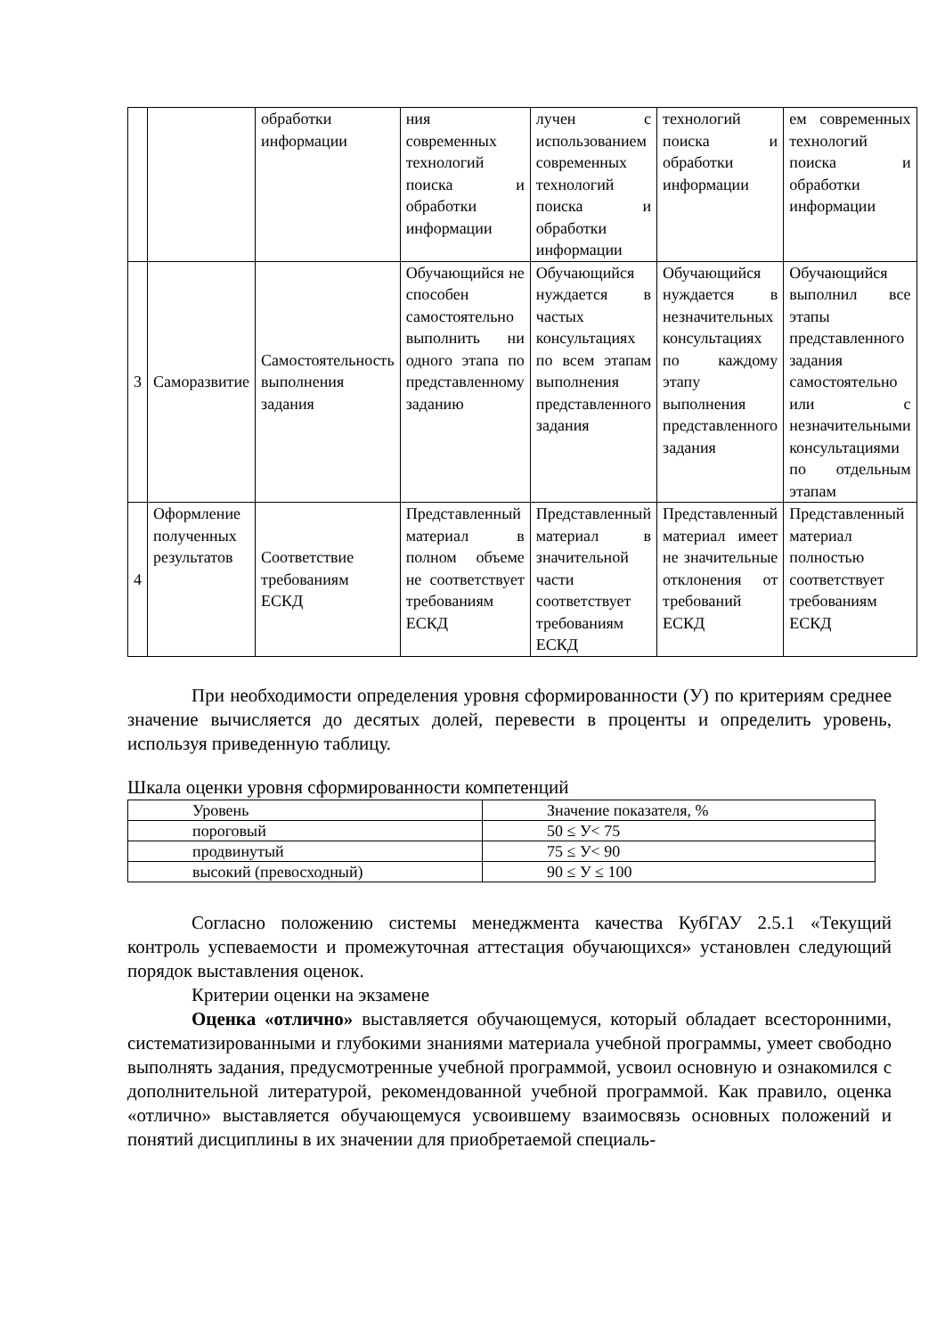| | | обработки информации | ния современных технологий поиска и обработки информации | лучен с использованием современных технологий поиска и обработки информации | технологий поиска и обработки информации | ем современных технологий поиска и обработки информации |
| 3 | Саморазвитие | Самостоятельность выполнения задания | Обучающийся не способен самостоятельно выполнить ни одного этапа по представленному заданию | Обучающийся нуждается в частых консультациях по всем этапам выполнения представленного задания | Обучающийся нуждается в незначительных консультациях по каждому этапу выполнения представленного задания | Обучающийся выполнил все этапы представленного задания самостоятельно или с незначительными консультациями по отдельным этапам |
| 4 | Оформление полученных результатов | Соответствие требованиям ЕСКД | Представленный материал в полном объеме не соответствует требованиям ЕСКД | Представленный материал в значительной части соответствует требованиям ЕСКД | Представленный материал имеет не значительные отклонения от требований ЕСКД | Представленный материал полностью соответствует требованиям ЕСКД |
При необходимости определения уровня сформированности (У) по критериям среднее значение вычисляется до десятых долей, перевести в проценты и определить уровень, используя приведенную таблицу.
Шкала оценки уровня сформированности компетенций
| Уровень | Значение показателя, % |
| пороговый | 50 ≤ У< 75 |
| продвинутый | 75 ≤ У< 90 |
| высокий (превосходный) | 90 ≤ У ≤ 100 |
Согласно положению системы менеджмента качества КубГАУ 2.5.1 «Текущий контроль успеваемости и промежуточная аттестация обучающихся» установлен следующий порядок выставления оценок.
Критерии оценки на экзамене
Оценка «отлично» выставляется обучающемуся, который обладает всесторонними, систематизированными и глубокими знаниями материала учебной программы, умеет свободно выполнять задания, предусмотренные учебной программой, усвоил основную и ознакомился с дополнительной литературой, рекомендованной учебной программой. Как правило, оценка «отлично» выставляется обучающемуся усвоившему взаимосвязь основных положений и понятий дисциплины в их значении для приобретаемой специаль-